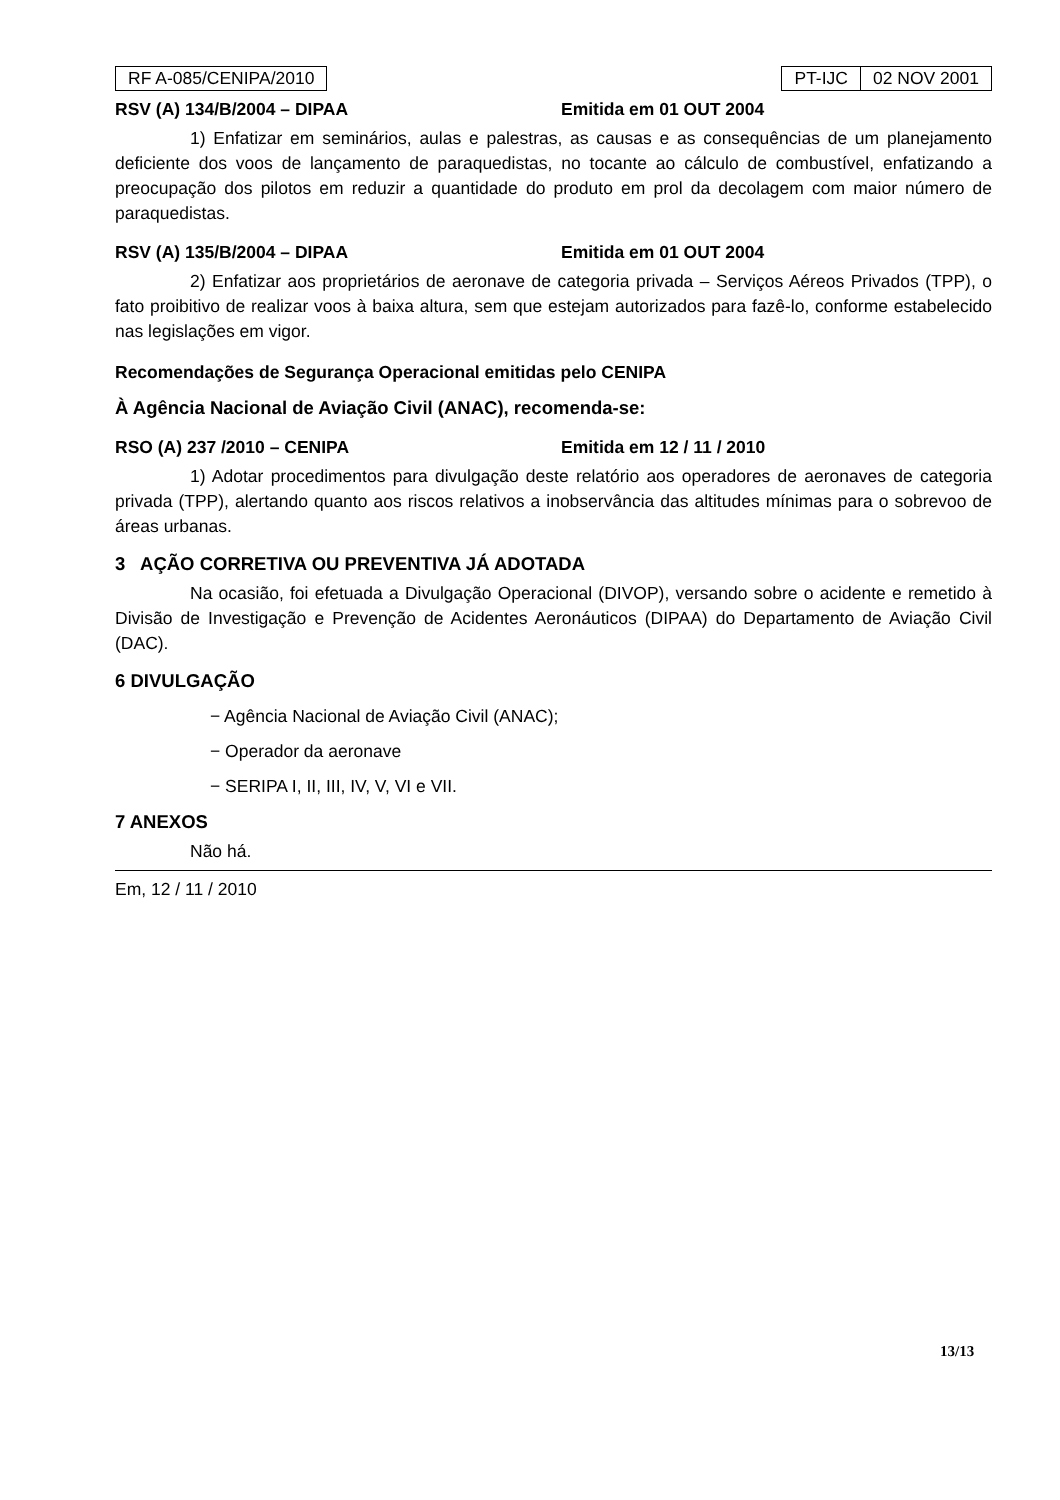RF A-085/CENIPA/2010
| PT-IJC | 02 NOV 2001 |
RSV (A) 134/B/2004 – DIPAA Emitida em 01 OUT 2004
1) Enfatizar em seminários, aulas e palestras, as causas e as consequências de um planejamento deficiente dos voos de lançamento de paraquedistas, no tocante ao cálculo de combustível, enfatizando a preocupação dos pilotos em reduzir a quantidade do produto em prol da decolagem com maior número de paraquedistas.
RSV (A) 135/B/2004 – DIPAA Emitida em 01 OUT 2004
2) Enfatizar aos proprietários de aeronave de categoria privada – Serviços Aéreos Privados (TPP), o fato proibitivo de realizar voos à baixa altura, sem que estejam autorizados para fazê-lo, conforme estabelecido nas legislações em vigor.
Recomendações de Segurança Operacional emitidas pelo CENIPA
À Agência Nacional de Aviação Civil (ANAC), recomenda-se:
RSO (A) 237 /2010 – CENIPA Emitida em 12 / 11 / 2010
1) Adotar procedimentos para divulgação deste relatório aos operadores de aeronaves de categoria privada (TPP), alertando quanto aos riscos relativos a inobservância das altitudes mínimas para o sobrevoo de áreas urbanas.
3 AÇÃO CORRETIVA OU PREVENTIVA JÁ ADOTADA
Na ocasião, foi efetuada a Divulgação Operacional (DIVOP), versando sobre o acidente e remetido à Divisão de Investigação e Prevenção de Acidentes Aeronáuticos (DIPAA) do Departamento de Aviação Civil (DAC).
6 DIVULGAÇÃO
− Agência Nacional de Aviação Civil (ANAC);
− Operador da aeronave
− SERIPA I, II, III, IV, V, VI e VII.
7 ANEXOS
Não há.
Em, 12 / 11 / 2010
13/13